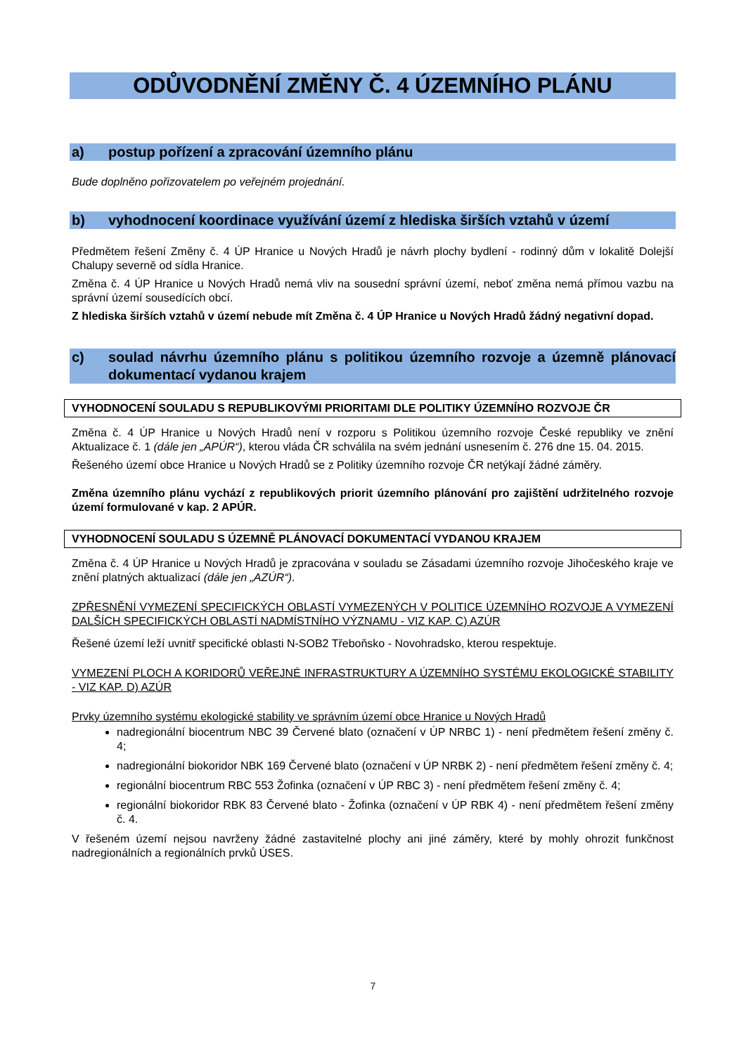ODŮVODNĚNÍ ZMĚNY Č. 4 ÚZEMNÍHO PLÁNU
a) postup pořízení a zpracování územního plánu
Bude doplněno pořizovatelem po veřejném projednání.
b) vyhodnocení koordinace využívání území z hlediska širších vztahů v území
Předmětem řešení Změny č. 4 ÚP Hranice u Nových Hradů je návrh plochy bydlení - rodinný dům v lokalitě Dolejší Chalupy severně od sídla Hranice.
Změna č. 4 ÚP Hranice u Nových Hradů nemá vliv na sousední správní území, neboť změna nemá přímou vazbu na správní území sousedících obcí.
Z hlediska širších vztahů v území nebude mít Změna č. 4 ÚP Hranice u Nových Hradů žádný negativní dopad.
c) soulad návrhu územního plánu s politikou územního rozvoje a územně plánovací dokumentací vydanou krajem
VYHODNOCENÍ SOULADU S REPUBLIKOVÝMI PRIORITAMI DLE POLITIKY ÚZEMNÍHO ROZVOJE ČR
Změna č. 4 ÚP Hranice u Nových Hradů není v rozporu s Politikou územního rozvoje České republiky ve znění Aktualizace č. 1 (dále jen „APÚR“), kterou vláda ČR schválila na svém jednání usnesením č. 276 dne 15. 04. 2015.
Řešeného území obce Hranice u Nových Hradů se z Politiky územního rozvoje ČR netýkají žádné záměry.
Změna územního plánu vychází z republikových priorit územního plánování pro zajištění udržitelného rozvoje území formulované v kap. 2 APÚR.
VYHODNOCENÍ SOULADU S ÚZEMNĚ PLÁNOVACÍ DOKUMENTACÍ VYDANOU KRAJEM
Změna č. 4 ÚP Hranice u Nových Hradů je zpracována v souladu se Zásadami územního rozvoje Jihočeského kraje ve znění platných aktualizací (dále jen „AZÚR“).
ZPŘESNĚNÍ VYMEZENÍ SPECIFICKÝCH OBLASTÍ VYMEZENÝCH V POLITICE ÚZEMNÍHO ROZVOJE A VYMEZENÍ DALŠÍCH SPECIFICKÝCH OBLASTÍ NADMÍSTNÍHO VÝZNAMU - VIZ KAP. C) AZÚR
Řešené území leží uvnitř specifické oblasti N-SOB2 Třeboňsko - Novohradsko, kterou respektuje.
VYMEZENÍ PLOCH A KORIDORŮ VEŘEJNÉ INFRASTRUKTURY A ÚZEMNÍHO SYSTÉMU EKOLOGICKÉ STABILITY - VIZ KAP. D) AZÚR
Prvky územního systému ekologické stability ve správním území obce Hranice u Nových Hradů
nadregionální biocentrum NBC 39 Červené blato (označení v ÚP NRBC 1) - není předmětem řešení změny č. 4;
nadregionální biokoridor NBK 169 Červené blato (označení v ÚP NRBK 2) - není předmětem řešení změny č. 4;
regionální biocentrum RBC 553 Žofinka (označení v ÚP RBC 3) - není předmětem řešení změny č. 4;
regionální biokoridor RBK 83 Červené blato - Žofinka (označení v ÚP RBK 4) - není předmětem řešení změny č. 4.
V řešeném území nejsou navrženy žádné zastavitelné plochy ani jiné záměry, které by mohly ohrozit funkčnost nadregionálních a regionálních prvků ÚSES.
7